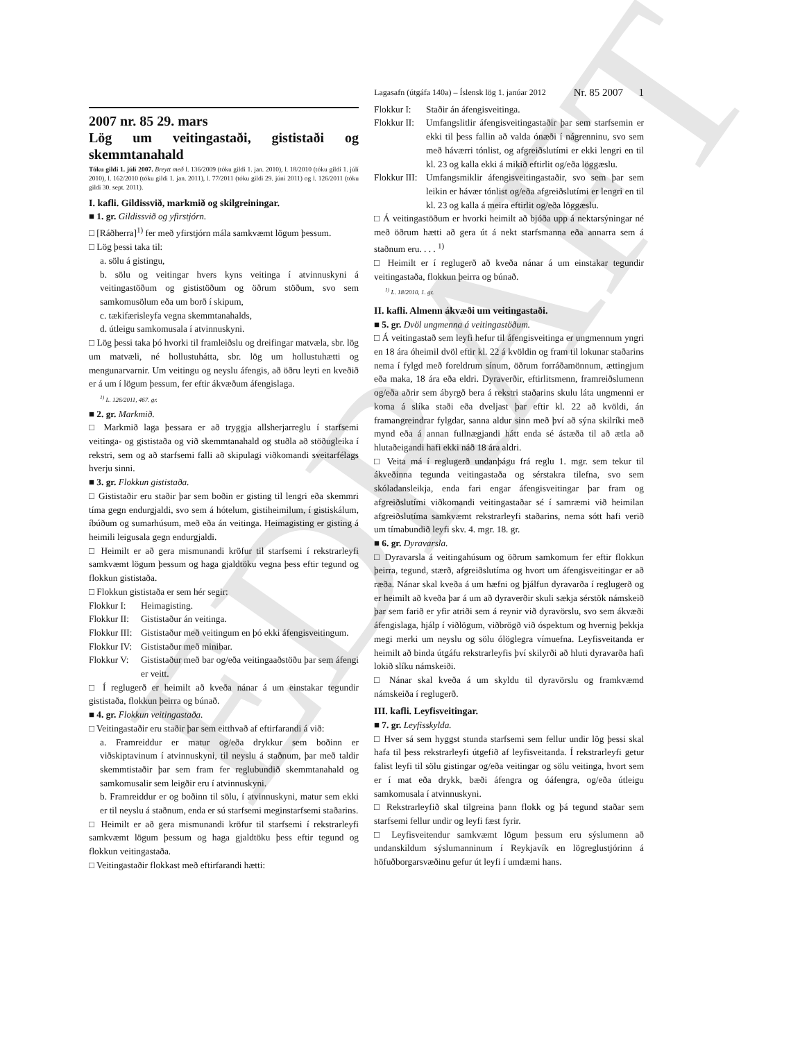EDRAFT
Lagasafn (útgáfa 140a) – Íslensk lög 1. janúar 2012 Nr. 85 2007 1
2007 nr. 85 29. mars
Lög um veitingastaði, gististaði og skemmtanahald
Tóku gildi 1. júlí 2007. Breytt með l. 136/2009 (tóku gildi 1. jan. 2010), l. 18/2010 (tóku gildi 1. júlí 2010), l. 162/2010 (tóku gildi 1. jan. 2011), l. 77/2011 (tóku gildi 29. júní 2011) og l. 126/2011 (tóku gildi 30. sept. 2011).
I. kafli. Gildissvið, markmið og skilgreiningar.
■ 1. gr. Gildissvið og yfirstjórn.
□ [Ráðherra]<sup>1)</sup> fer með yfirstjórn mála samkvæmt lögum þessum.
□ Lög þessi taka til:
a. sölu á gistingu,
b. sölu og veitingar hvers kyns veitinga í atvinnuskyni á veitingastöðum og gististöðum og öðrum stöðum, svo sem samkomusölum eða um borð í skipum,
c. tækifærisleyfa vegna skemmtanahalds,
d. útleigu samkomusala í atvinnuskyni.
□ Lög þessi taka þó hvorki til framleiðslu og dreifingar matvæla, sbr. lög um matvæli, né hollustuhátta, sbr. lög um hollustuhætti og mengunarvarnir. Um veitingu og neyslu áfengis, að öðru leyti en kveðið er á um í lögum þessum, fer eftir ákvæðum áfengislaga.
<sup>1)</sup> L. 126/2011, 467. gr.
■ 2. gr. Markmið.
□ Markmið laga þessara er að tryggja allsherjarreglu í starfsemi veitinga- og gististaða og við skemmtanahald og stuðla að stöðugleika í rekstri, sem og að starfsemi falli að skipulagi viðkomandi sveitarfélags hverju sinni.
■ 3. gr. Flokkun gististaða.
□ Gististaðir eru staðir þar sem boðin er gisting til lengri eða skemmri tíma gegn endurgjaldi, svo sem á hótelum, gistiheimilum, í gistiskálum, íbúðum og sumarhúsum, með eða án veitinga. Heimagisting er gisting á heimili leigusala gegn endurgjaldi.
□ Heimilt er að gera mismunandi kröfur til starfsemi í rekstrarleyfi samkvæmt lögum þessum og haga gjaldtöku vegna þess eftir tegund og flokkun gististaða.
□ Flokkun gististaða er sem hér segir:
Flokkur I: Heimagisting.
Flokkur II: Gististaður án veitinga.
Flokkur III: Gististaður með veitingum en þó ekki áfengisveitingum.
Flokkur IV: Gististaður með minibar.
Flokkur V: Gististaður með bar og/eða veitingaaðstöðu þar sem áfengi er veitt.
□ Í reglugerð er heimilt að kveða nánar á um einstakar tegundir gististaða, flokkun þeirra og búnað.
■ 4. gr. Flokkun veitingastaða.
□ Veitingastaðir eru staðir þar sem eitthvað af eftirfarandi á við:
a. Framreiddur er matur og/eða drykkur sem boðinn er viðskiptavinum í atvinnuskyni, til neyslu á staðnum, þar með taldir skemmtistaðir þar sem fram fer reglubundið skemmtanahald og samkomusalir sem leigðir eru í atvinnuskyni.
b. Framreiddur er og boðinn til sölu, í atvinnuskyni, matur sem ekki er til neyslu á staðnum, enda er sú starfsemi meginstarfsemi staðarins.
□ Heimilt er að gera mismunandi kröfur til starfsemi í rekstrarleyfi samkvæmt lögum þessum og haga gjaldtöku þess eftir tegund og flokkun veitingastaða.
□ Veitingastaðir flokkast með eftirfarandi hætti:
Flokkur I: Staðir án áfengisveitinga.
Flokkur II: Umfangslitlir áfengisveitingastaðir þar sem starfsemin er ekki til þess fallin að valda ónæði í nágrenninu, svo sem með háværri tónlist, og afgreiðslutími er ekki lengri en til kl. 23 og kalla ekki á mikið eftirlit og/eða löggæslu.
Flokkur III: Umfangsmiklir áfengisveitingastaðir, svo sem þar sem leikin er hávær tónlist og/eða afgreiðslutími er lengri en til kl. 23 og kalla á meira eftirlit og/eða löggæslu.
□ Á veitingastöðum er hvorki heimilt að bjóða upp á nektarsýningar né með öðrum hætti að gera út á nekt starfsmanna eða annarra sem á staðnum eru. . . . <sup>1)</sup>
□ Heimilt er í reglugerð að kveða nánar á um einstakar tegundir veitingastaða, flokkun þeirra og búnað.
<sup>1)</sup> L. 18/2010, 1. gr.
II. kafli. Almenn ákvæði um veitingastaði.
■ 5. gr. Dvöl ungmenna á veitingastöðum.
□ Á veitingastað sem leyfi hefur til áfengisveitinga er ungmennum yngri en 18 ára óheimil dvöl eftir kl. 22 á kvöldin og fram til lokunar staðarins nema í fylgd með foreldrum sínum, öðrum forráðamönnum, ættingjum eða maka, 18 ára eða eldri. Dyraverðir, eftirlitsmenn, framreiðslumenn og/eða aðrir sem ábyrgð bera á rekstri staðarins skulu láta ungmenni er koma á slíka staði eða dveljast þar eftir kl. 22 að kvöldi, án framangreindrar fylgdar, sanna aldur sinn með því að sýna skilríki með mynd eða á annan fullnægjandi hátt enda sé ástæða til að ætla að hlutaðeigandi hafi ekki náð 18 ára aldri.
□ Veita má í reglugerð undanþágu frá reglu 1. mgr. sem tekur til ákveðinna tegunda veitingastaða og sérstakra tilefna, svo sem skóladansleikja, enda fari engar áfengisveitingar þar fram og afgreiðslutími viðkomandi veitingastaðar sé í samræmi við heimilan afgreiðslutíma samkvæmt rekstrarleyfi staðarins, nema sótt hafi verið um tímabundið leyfi skv. 4. mgr. 18. gr.
■ 6. gr. Dyravarsla.
□ Dyravarsla á veitingahúsum og öðrum samkomum fer eftir flokkun þeirra, tegund, stærð, afgreiðslutíma og hvort um áfengisveitingar er að ræða. Nánar skal kveða á um hæfni og þjálfun dyravarða í reglugerð og er heimilt að kveða þar á um að dyraverðir skuli sækja sérstök námskeið þar sem farið er yfir atriði sem á reynir við dyravörslu, svo sem ákvæði áfengislaga, hjálp í viðlögum, viðbrögð við óspektum og hvernig þekkja megi merki um neyslu og sölu ólöglegra vímuefna. Leyfisveitanda er heimilt að binda útgáfu rekstrarleyfis því skilyrði að hluti dyravarða hafi lokið slíku námskeiði.
□ Nánar skal kveða á um skyldu til dyravörslu og framkvæmd námskeiða í reglugerð.
III. kafli. Leyfisveitingar.
■ 7. gr. Leyfisskylda.
□ Hver sá sem hyggst stunda starfsemi sem fellur undir lög þessi skal hafa til þess rekstrarleyfi útgefið af leyfisveitanda. Í rekstrarleyfi getur falist leyfi til sölu gistingar og/eða veitingar og sölu veitinga, hvort sem er í mat eða drykk, bæði áfengra og óáfengra, og/eða útleigu samkomusala í atvinnuskyni.
□ Rekstrarleyfið skal tilgreina þann flokk og þá tegund staðar sem starfsemi fellur undir og leyfi fæst fyrir.
□ Leyfisveitendur samkvæmt lögum þessum eru sýslumenn að undanskildum sýslumanninum í Reykjavík en lögreglustjórinn á höfuðborgarsvæðinu gefur út leyfi í umdæmi hans.